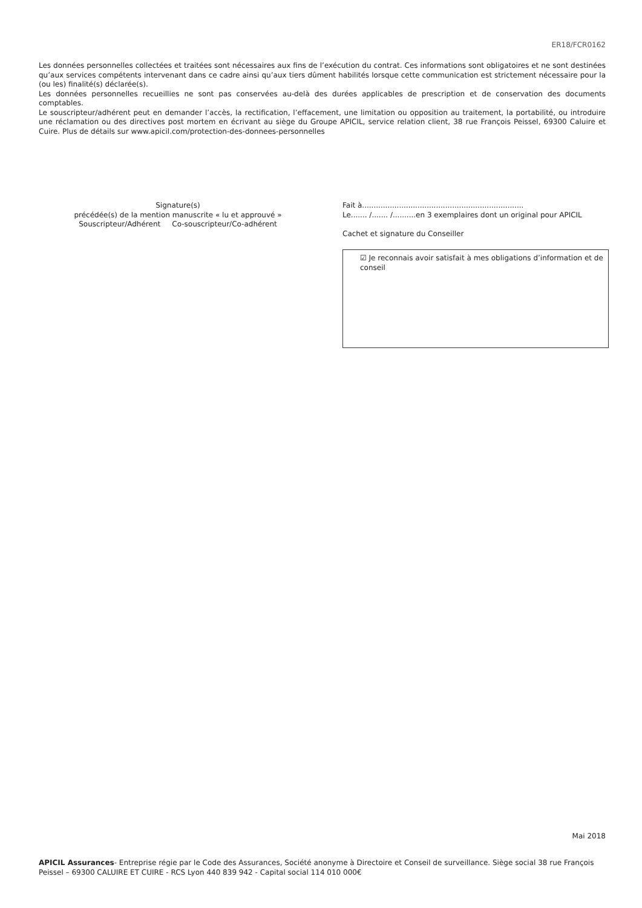ER18/FCR0162
Les données personnelles collectées et traitées sont nécessaires aux fins de l’exécution du contrat. Ces informations sont obligatoires et ne sont destinées qu’aux services compétents intervenant dans ce cadre ainsi qu’aux tiers dûment habilités lorsque cette communication est strictement nécessaire pour la (ou les) finalité(s) déclarée(s).
Les données personnelles recueillies ne sont pas conservées au-delà des durées applicables de prescription et de conservation des documents comptables.
Le souscripteur/adhérent peut en demander l’accès, la rectification, l’effacement, une limitation ou opposition au traitement, la portabilité, ou introduire une réclamation ou des directives post mortem en écrivant au siège du Groupe APICIL, service relation client, 38 rue François Peissel, 69300 Caluire et Cuire. Plus de détails sur www.apicil.com/protection-des-donnees-personnelles
Signature(s)
précédée(s) de la mention manuscrite « lu et approuvé »
Souscripteur/Adhérent Co-souscripteur/Co-adhérent
Fait à......................................................................
Le....... /....... /..........en 3 exemplaires dont un original pour APICIL
Cachet et signature du Conseiller
☑ Je reconnais avoir satisfait à mes obligations d’information et de conseil
Mai 2018
APICIL Assurances- Entreprise régie par le Code des Assurances, Société anonyme à Directoire et Conseil de surveillance. Siège social 38 rue François Peissel – 69300 CALUIRE ET CUIRE - RCS Lyon 440 839 942 - Capital social 114 010 000€